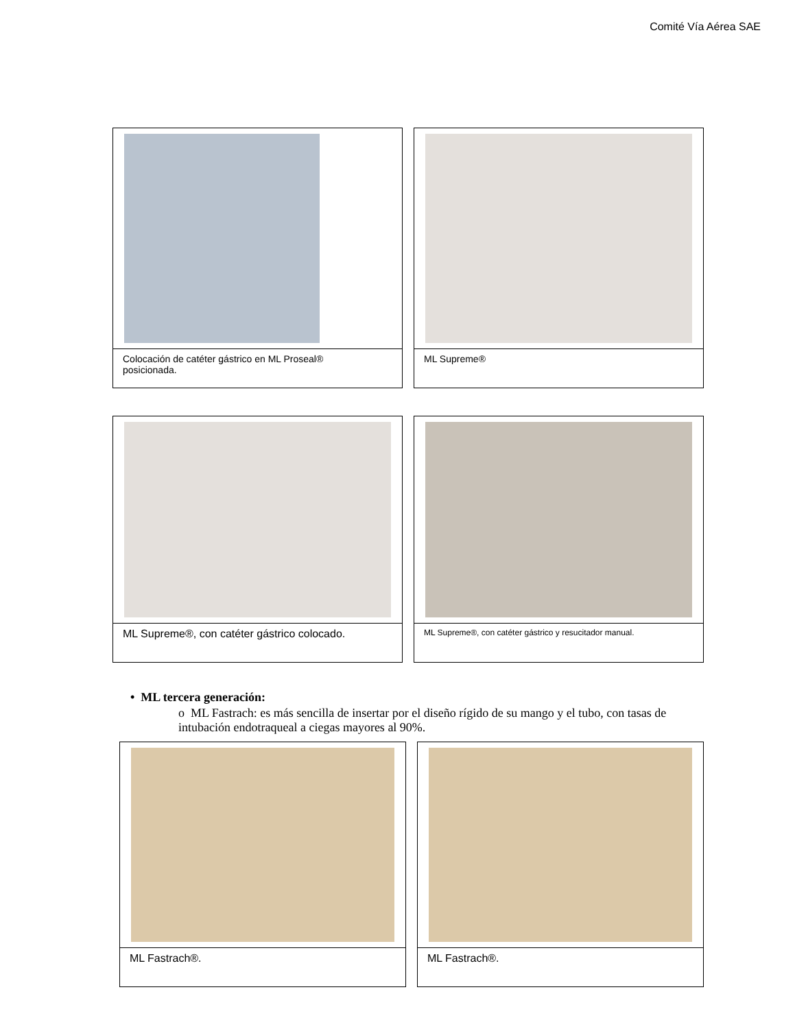Comité Vía Aérea SAE
Colocación de catéter gástrico en ML Proseal®
posicionada.
ML Supreme®
ML Supreme®, con catéter gástrico colocado.
ML Supreme®, con catéter gástrico y resucitador manual.
• ML tercera generación:
o ML Fastrach: es más sencilla de insertar por el diseño rígido de su mango y el tubo, con tasas de intubación endotraqueal a ciegas mayores al 90%.
ML Fastrach®. ML Fastrach®.